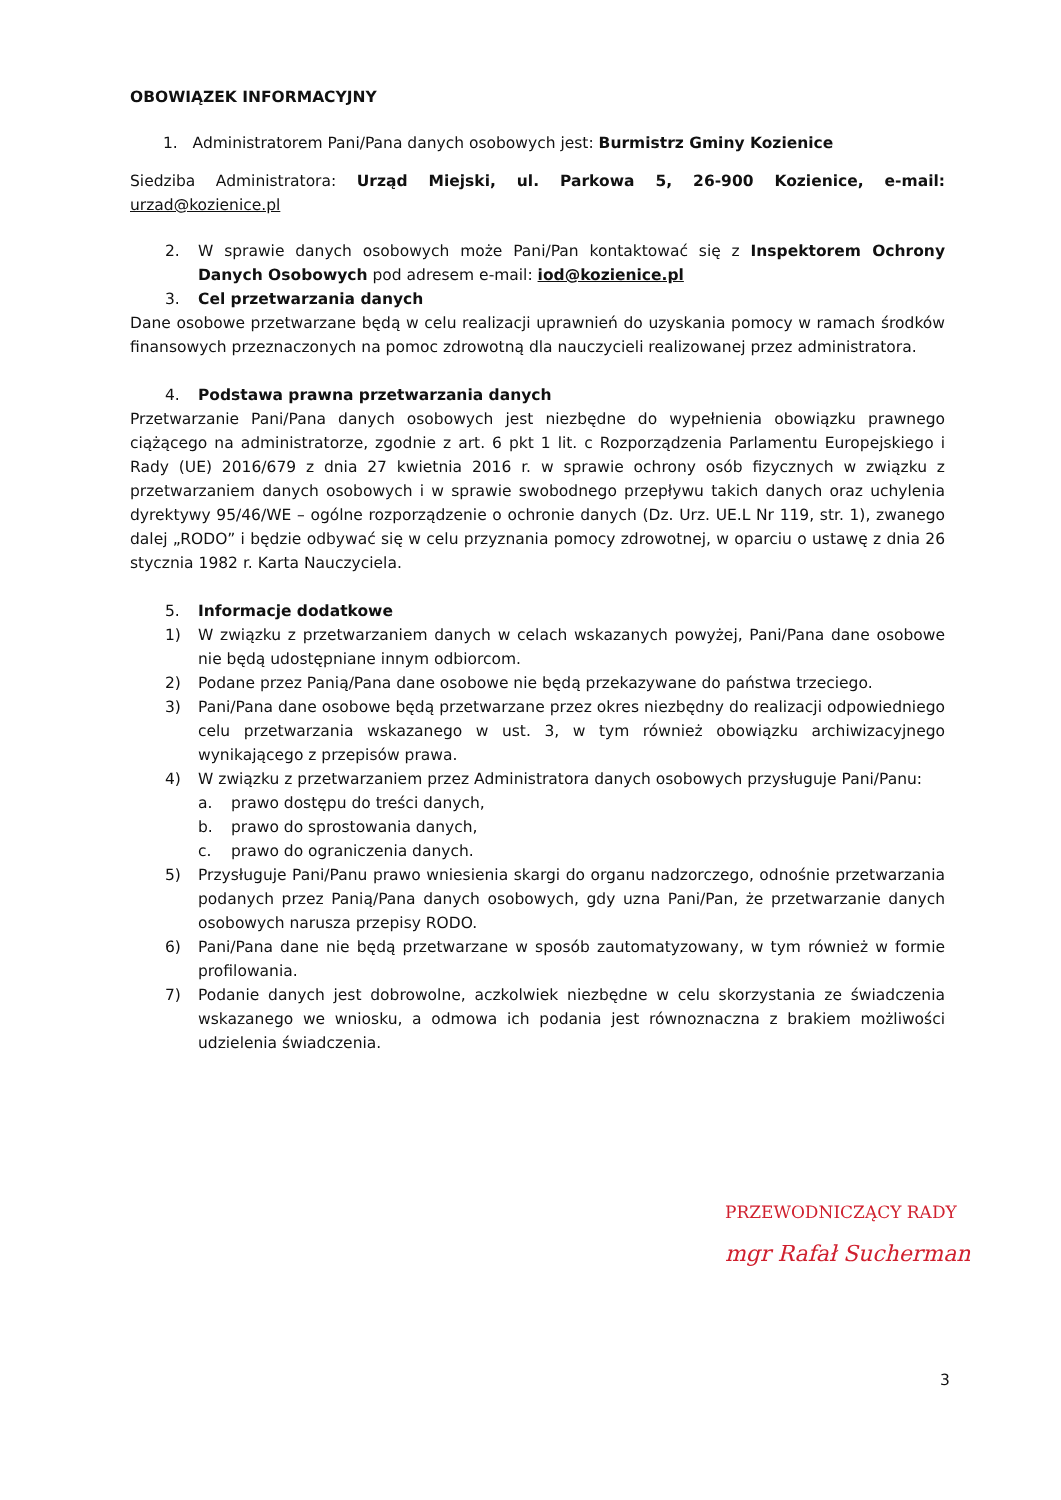OBOWIĄZEK INFORMACYJNY
1. Administratorem Pani/Pana danych osobowych jest: Burmistrz Gminy Kozienice
Siedziba Administratora: Urząd Miejski, ul. Parkowa 5, 26-900 Kozienice, e-mail: urzad@kozienice.pl
2. W sprawie danych osobowych może Pani/Pan kontaktować się z Inspektorem Ochrony Danych Osobowych pod adresem e-mail: iod@kozienice.pl
3. Cel przetwarzania danych
Dane osobowe przetwarzane będą w celu realizacji uprawnień do uzyskania pomocy w ramach środków finansowych przeznaczonych na pomoc zdrowotną dla nauczycieli realizowanej przez administratora.
4. Podstawa prawna przetwarzania danych
Przetwarzanie Pani/Pana danych osobowych jest niezbędne do wypełnienia obowiązku prawnego ciążącego na administratorze, zgodnie z art. 6 pkt 1 lit. c Rozporządzenia Parlamentu Europejskiego i Rady (UE) 2016/679 z dnia 27 kwietnia 2016 r. w sprawie ochrony osób fizycznych w związku z przetwarzaniem danych osobowych i w sprawie swobodnego przepływu takich danych oraz uchylenia dyrektywy 95/46/WE – ogólne rozporządzenie o ochronie danych (Dz. Urz. UE.L Nr 119, str. 1), zwanego dalej „RODO” i będzie odbywać się w celu przyznania pomocy zdrowotnej, w oparciu o ustawę z dnia 26 stycznia 1982 r. Karta Nauczyciela.
5. Informacje dodatkowe
1) W związku z przetwarzaniem danych w celach wskazanych powyżej, Pani/Pana dane osobowe nie będą udostępniane innym odbiorcom.
2) Podane przez Panią/Pana dane osobowe nie będą przekazywane do państwa trzeciego.
3) Pani/Pana dane osobowe będą przetwarzane przez okres niezbędny do realizacji odpowiedniego celu przetwarzania wskazanego w ust. 3, w tym również obowiązku archiwizacyjnego wynikającego z przepisów prawa.
4) W związku z przetwarzaniem przez Administratora danych osobowych przysługuje Pani/Panu:
a. prawo dostępu do treści danych,
b. prawo do sprostowania danych,
c. prawo do ograniczenia danych.
5) Przysługuje Pani/Panu prawo wniesienia skargi do organu nadzorczego, odnośnie przetwarzania podanych przez Panią/Pana danych osobowych, gdy uzna Pani/Pan, że przetwarzanie danych osobowych narusza przepisy RODO.
6) Pani/Pana dane nie będą przetwarzane w sposób zautomatyzowany, w tym również w formie profilowania.
7) Podanie danych jest dobrowolne, aczkolwiek niezbędne w celu skorzystania ze świadczenia wskazanego we wniosku, a odmowa ich podania jest równoznaczna z brakiem możliwości udzielenia świadczenia.
PRZEWODNICZĄCY RADY
mgr Rafał Sucherman
3